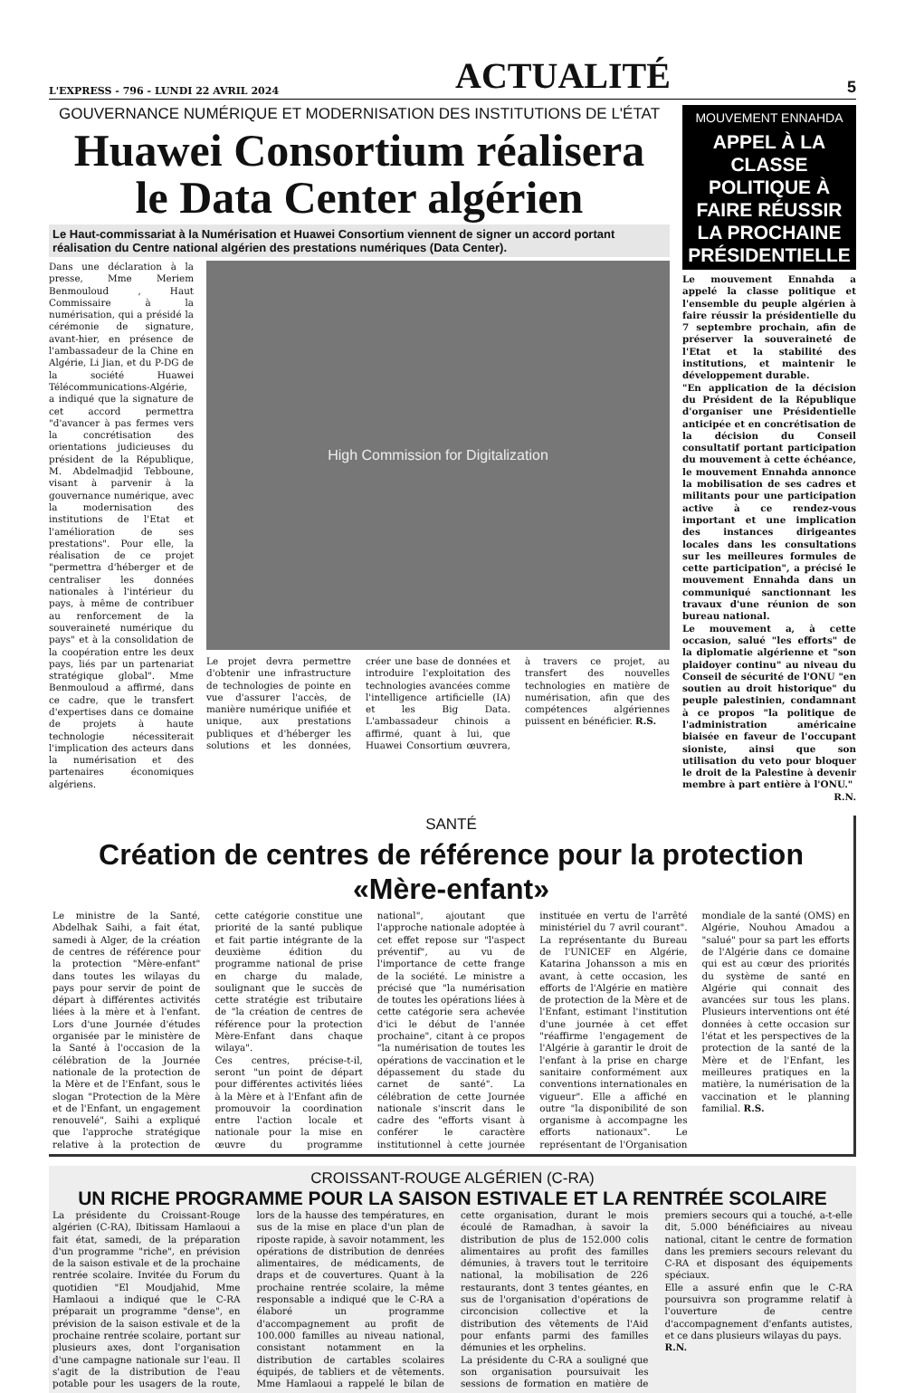L'EXPRESS - 796 - LUNDI 22 AVRIL 2024 ACTUALITÉ 5
GOUVERNANCE NUMÉRIQUE ET MODERNISATION DES INSTITUTIONS DE L'ÉTAT
Huawei Consortium réalisera
le Data Center algérien
Le Haut-commissariat à la Numérisation et Huawei Consortium viennent de signer un accord portant réalisation du Centre national algérien des prestations numériques (Data Center).
Dans une déclaration à la presse, Mme Meriem Benmouloud , Haut Commissaire à la numérisation, qui a présidé la cérémonie de signature, avant-hier, en présence de l'ambassadeur de la Chine en Algérie, Li Jian, et du P-DG de la société Huawei Télécommunications-Algérie, a indiqué que la signature de cet accord permettra "d'avancer à pas fermes vers la concrétisation des orientations judicieuses du président de la République, M. Abdelmadjid Tebboune, visant à parvenir à la gouvernance numérique, avec la modernisation des institutions de l'Etat et l'amélioration de ses prestations". Pour elle, la réalisation de ce projet "permettra d'héberger et de centraliser les données nationales à l'intérieur du pays, à même de contribuer au renforcement de la souveraineté numérique du pays" et à la consolidation de la coopération entre les deux pays, liés par un partenariat stratégique global". Mme Benmouloud a affirmé, dans ce cadre, que le transfert d'expertises dans ce domaine de projets à haute technologie nécessiterait l'implication des acteurs dans la numérisation et des partenaires économiques algériens.
High Commission for Digitalization
Le projet devra permettre d'obtenir une infrastructure de technologies de pointe en vue d'assurer l'accès, de manière numérique unifiée et unique, aux prestations publiques et d'héberger les solutions et les données, créer une base de données et introduire l'exploitation des technologies avancées comme l'intelligence artificielle (IA) et les Big Data. L'ambassadeur chinois a affirmé, quant à lui, que Huawei Consortium œuvrera, à travers ce projet, au transfert des nouvelles technologies en matière de numérisation, afin que des compétences algériennes puissent en bénéficier. R.S.
MOUVEMENT ENNAHDA
APPEL À LA CLASSE POLITIQUE À FAIRE RÉUSSIR LA PROCHAINE PRÉSIDENTIELLE
Le mouvement Ennahda a appelé la classe politique et l'ensemble du peuple algérien à faire réussir la présidentielle du 7 septembre prochain, afin de préserver la souveraineté de l'Etat et la stabilité des institutions, et maintenir le développement durable.
"En application de la décision du Président de la République d'organiser une Présidentielle anticipée et en concrétisation de la décision du Conseil consultatif portant participation du mouvement à cette échéance, le mouvement Ennahda annonce la mobilisation de ses cadres et militants pour une participation active à ce rendez-vous important et une implication des instances dirigeantes locales dans les consultations sur les meilleures formules de cette participation", a précisé le mouvement Ennahda dans un communiqué sanctionnant les travaux d'une réunion de son bureau national.
Le mouvement a, à cette occasion, salué "les efforts" de la diplomatie algérienne et "son plaidoyer continu" au niveau du Conseil de sécurité de l'ONU "en soutien au droit historique" du peuple palestinien, condamnant à ce propos "la politique de l'administration américaine biaisée en faveur de l'occupant sioniste, ainsi que son utilisation du veto pour bloquer le droit de la Palestine à devenir membre à part entière à l'ONU."
R.N.
SANTÉ
Création de centres de référence pour la protection «Mère-enfant»
Le ministre de la Santé, Abdelhak Saihi, a fait état, samedi à Alger, de la création de centres de référence pour la protection "Mère-enfant" dans toutes les wilayas du pays pour servir de point de départ à différentes activités liées à la mère et à l'enfant. Lors d'une Journée d'études organisée par le ministère de la Santé à l'occasion de la célébration de la Journée nationale de la protection de la Mère et de l'Enfant, sous le slogan "Protection de la Mère et de l'Enfant, un engagement renouvelé", Saihi a expliqué que l'approche stratégique relative à la protection de cette catégorie constitue une priorité de la santé publique et fait partie intégrante de la deuxième édition du programme national de prise en charge du malade, soulignant que le succès de cette stratégie est tributaire de "la création de centres de référence pour la protection Mère-Enfant dans chaque wilaya".
Ces centres, précise-t-il, seront "un point de départ pour différentes activités liées à la Mère et à l'Enfant afin de promouvoir la coordination entre l'action locale et nationale pour la mise en œuvre du programme national", ajoutant que l'approche nationale adoptée à cet effet repose sur "l'aspect préventif", au vu de l'importance de cette frange de la société. Le ministre a précisé que "la numérisation de toutes les opérations liées à cette catégorie sera achevée d'ici le début de l'année prochaine", citant à ce propos "la numérisation de toutes les opérations de vaccination et le dépassement du stade du carnet de santé". La célébration de cette Journée nationale s'inscrit dans le cadre des "efforts visant à conférer le caractère institutionnel à cette journée instituée en vertu de l'arrêté ministériel du 7 avril courant". La représentante du Bureau de l'UNICEF en Algérie, Katarina Johansson a mis en avant, à cette occasion, les efforts de l'Algérie en matière de protection de la Mère et de l'Enfant, estimant l'institution d'une journée à cet effet "réaffirme l'engagement de l'Algérie à garantir le droit de l'enfant à la prise en charge sanitaire conformément aux conventions internationales en vigueur". Elle a affiché en outre "la disponibilité de son organisme à accompagne les efforts nationaux". Le représentant de l'Organisation mondiale de la santé (OMS) en Algérie, Nouhou Amadou a "salué" pour sa part les efforts de l'Algérie dans ce domaine qui est au cœur des priorités du système de santé en Algérie qui connait des avancées sur tous les plans. Plusieurs interventions ont été données à cette occasion sur l'état et les perspectives de la protection de la santé de la Mère et de l'Enfant, les meilleures pratiques en la matière, la numérisation de la vaccination et le planning familial. R.S.
CROISSANT-ROUGE ALGÉRIEN (C-RA)
UN RICHE PROGRAMME POUR LA SAISON ESTIVALE ET LA RENTRÉE SCOLAIRE
La présidente du Croissant-Rouge algérien (C-RA), Ibitissam Hamlaoui a fait état, samedi, de la préparation d'un programme "riche", en prévision de la saison estivale et de la prochaine rentrée scolaire. Invitée du Forum du quotidien "El Moudjahid, Mme Hamlaoui a indiqué que le C-RA préparait un programme "dense", en prévision de la saison estivale et de la prochaine rentrée scolaire, portant sur plusieurs axes, dont l'organisation d'une campagne nationale sur l'eau. Il s'agit de la distribution de l'eau potable pour les usagers de la route, lors de la hausse des températures, en sus de la mise en place d'un plan de riposte rapide, à savoir notamment, les opérations de distribution de denrées alimentaires, de médicaments, de draps et de couvertures. Quant à la prochaine rentrée scolaire, la même responsable a indiqué que le C-RA a élaboré un programme d'accompagnement au profit de 100.000 familles au niveau national, consistant notamment en la distribution de cartables scolaires équipés, de tabliers et de vêtements. Mme Hamlaoui a rappelé le bilan de cette organisation, durant le mois écoulé de Ramadhan, à savoir la distribution de plus de 152.000 colis alimentaires au profit des familles démunies, à travers tout le territoire national, la mobilisation de 226 restaurants, dont 3 tentes géantes, en sus de l'organisation d'opérations de circoncision collective et la distribution des vêtements de l'Aid pour enfants parmi des familles démunies et les orphelins.
La présidente du C-RA a souligné que son organisation poursuivait les sessions de formation en matière de premiers secours qui a touché, a-t-elle dit, 5.000 bénéficiaires au niveau national, citant le centre de formation dans les premiers secours relevant du C-RA et disposant des équipements spéciaux.
Elle a assuré enfin que le C-RA poursuivra son programme relatif à l'ouverture de centre d'accompagnement d'enfants autistes, et ce dans plusieurs wilayas du pays.
R.N.